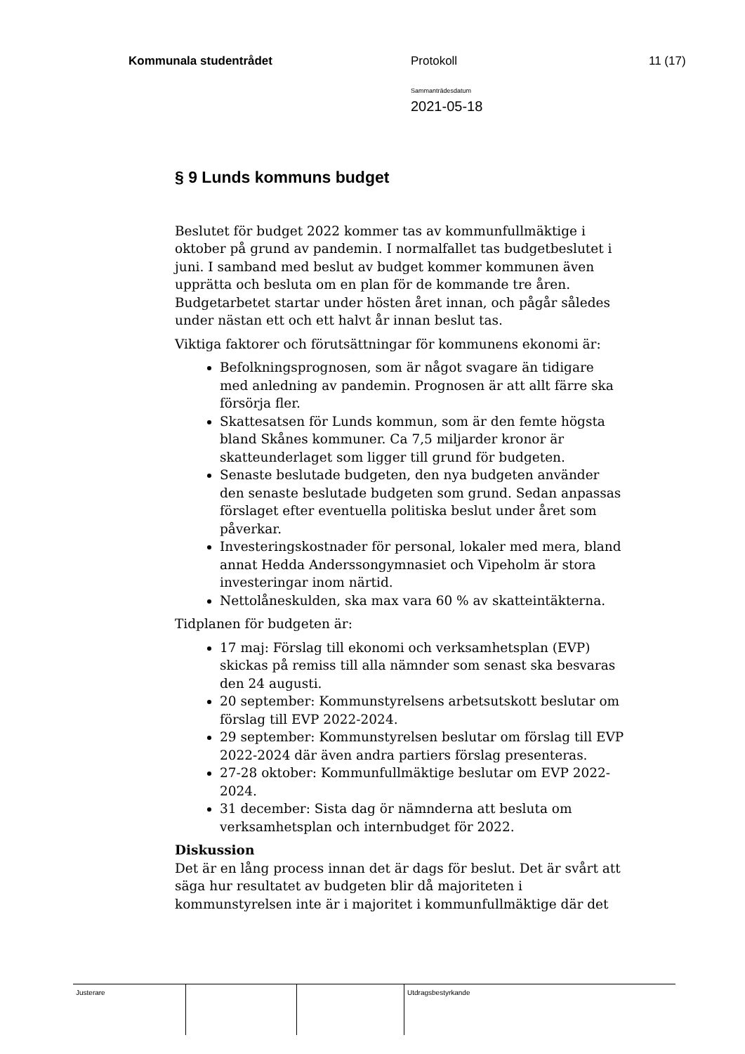Kommunala studentrådet Protokoll 11 (17)
Sammanträdesdatum
2021-05-18
§ 9 Lunds kommuns budget
Beslutet för budget 2022 kommer tas av kommunfullmäktige i oktober på grund av pandemin. I normalfallet tas budgetbeslutet i juni. I samband med beslut av budget kommer kommunen även upprätta och besluta om en plan för de kommande tre åren. Budgetarbetet startar under hösten året innan, och pågår således under nästan ett och ett halvt år innan beslut tas.
Viktiga faktorer och förutsättningar för kommunens ekonomi är:
Befolkningsprognosen, som är något svagare än tidigare med anledning av pandemin. Prognosen är att allt färre ska försörja fler.
Skattesatsen för Lunds kommun, som är den femte högsta bland Skånes kommuner. Ca 7,5 miljarder kronor är skatteunderlaget som ligger till grund för budgeten.
Senaste beslutade budgeten, den nya budgeten använder den senaste beslutade budgeten som grund. Sedan anpassas förslaget efter eventuella politiska beslut under året som påverkar.
Investeringskostnader för personal, lokaler med mera, bland annat Hedda Anderssongymnasiet och Vipeholm är stora investeringar inom närtid.
Nettolåneskulden, ska max vara 60 % av skatteintäkterna.
Tidplanen för budgeten är:
17 maj: Förslag till ekonomi och verksamhetsplan (EVP) skickas på remiss till alla nämnder som senast ska besvaras den 24 augusti.
20 september: Kommunstyrelsens arbetsutskott beslutar om förslag till EVP 2022-2024.
29 september: Kommunstyrelsen beslutar om förslag till EVP 2022-2024 där även andra partiers förslag presenteras.
27-28 oktober: Kommunfullmäktige beslutar om EVP 2022-2024.
31 december: Sista dag ör nämnderna att besluta om verksamhetsplan och internbudget för 2022.
Diskussion
Det är en lång process innan det är dags för beslut. Det är svårt att säga hur resultatet av budgeten blir då majoriteten i kommunstyrelsen inte är i majoritet i kommunfullmäktige där det
Justerare Utdragsbestyrkande